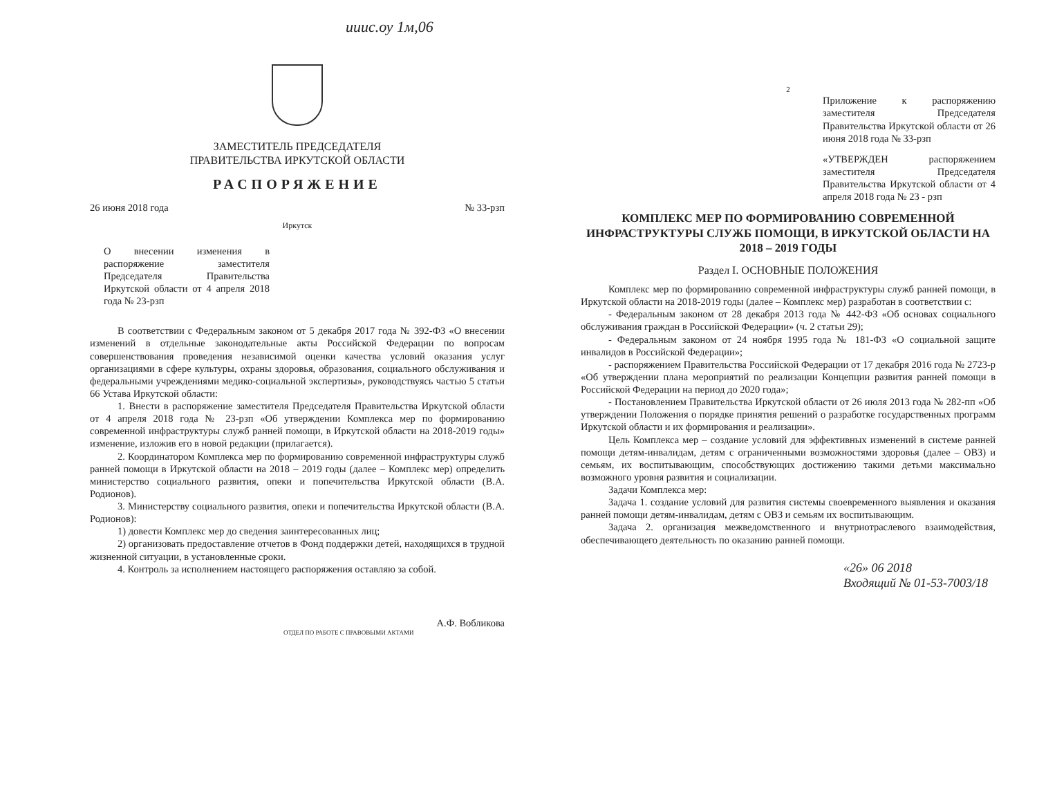ииис.оу 1м,06
ЗАМЕСТИТЕЛЬ ПРЕДСЕДАТЕЛЯ
ПРАВИТЕЛЬСТВА ИРКУТСКОЙ ОБЛАСТИ
РАСПОРЯЖЕНИЕ
26 июня 2018 года № 33-рзп
Иркутск
О внесении изменения в распоряжение заместителя Председателя Правительства Иркутской области от 4 апреля 2018 года № 23-рзп
В соответствии с Федеральным законом от 5 декабря 2017 года № 392-ФЗ «О внесении изменений в отдельные законодательные акты Российской Федерации по вопросам совершенствования проведения независимой оценки качества условий оказания услуг организациями в сфере культуры, охраны здоровья, образования, социального обслуживания и федеральными учреждениями медико-социальной экспертизы», руководствуясь частью 5 статьи 66 Устава Иркутской области:
1. Внести в распоряжение заместителя Председателя Правительства Иркутской области от 4 апреля 2018 года № 23-рзп «Об утверждении Комплекса мер по формированию современной инфраструктуры служб ранней помощи, в Иркутской области на 2018-2019 годы» изменение, изложив его в новой редакции (прилагается).
2. Координатором Комплекса мер по формированию современной инфраструктуры служб ранней помощи в Иркутской области на 2018 – 2019 годы (далее – Комплекс мер) определить министерство социального развития, опеки и попечительства Иркутской области (В.А. Родионов).
3. Министерству социального развития, опеки и попечительства Иркутской области (В.А. Родионов):
1) довести Комплекс мер до сведения заинтересованных лиц;
2) организовать предоставление отчетов в Фонд поддержки детей, находящихся в трудной жизненной ситуации, в установленные сроки.
4. Контроль за исполнением настоящего распоряжения оставляю за собой.
А.Ф. Вобликова
ОТДЕЛ ПО РАБОТЕ С ПРАВОВЫМИ АКТАМИ
2
Приложение к распоряжению заместителя Председателя Правительства Иркутской области от 26 июня 2018 года № 33-рзп
«УТВЕРЖДЕН распоряжением заместителя Председателя Правительства Иркутской области от 4 апреля 2018 года № 23 - рзп
КОМПЛЕКС МЕР ПО ФОРМИРОВАНИЮ СОВРЕМЕННОЙ ИНФРАСТРУКТУРЫ СЛУЖБ ПОМОЩИ, В ИРКУТСКОЙ ОБЛАСТИ НА 2018 – 2019 ГОДЫ
Раздел I. ОСНОВНЫЕ ПОЛОЖЕНИЯ
Комплекс мер по формированию современной инфраструктуры служб ранней помощи, в Иркутской области на 2018-2019 годы (далее – Комплекс мер) разработан в соответствии с:
- Федеральным законом от 28 декабря 2013 года № 442-ФЗ «Об основах социального обслуживания граждан в Российской Федерации» (ч. 2 статьи 29);
- Федеральным законом от 24 ноября 1995 года № 181-ФЗ «О социальной защите инвалидов в Российской Федерации»;
- распоряжением Правительства Российской Федерации от 17 декабря 2016 года № 2723-р «Об утверждении плана мероприятий по реализации Концепции развития ранней помощи в Российской Федерации на период до 2020 года»;
- Постановлением Правительства Иркутской области от 26 июля 2013 года № 282-пп «Об утверждении Положения о порядке принятия решений о разработке государственных программ Иркутской области и их формирования и реализации».
Цель Комплекса мер – создание условий для эффективных изменений в системе ранней помощи детям-инвалидам, детям с ограниченными возможностями здоровья (далее – ОВЗ) и семьям, их воспитывающим, способствующих достижению такими детьми максимально возможного уровня развития и социализации.
Задачи Комплекса мер:
Задача 1. создание условий для развития системы своевременного выявления и оказания ранней помощи детям-инвалидам, детям с ОВЗ и семьям их воспитывающим.
Задача 2. организация межведомственного и внутриотраслевого взаимодействия, обеспечивающего деятельность по оказанию ранней помощи.
«26» 06 2018
Входящий № 01-53-7003/18